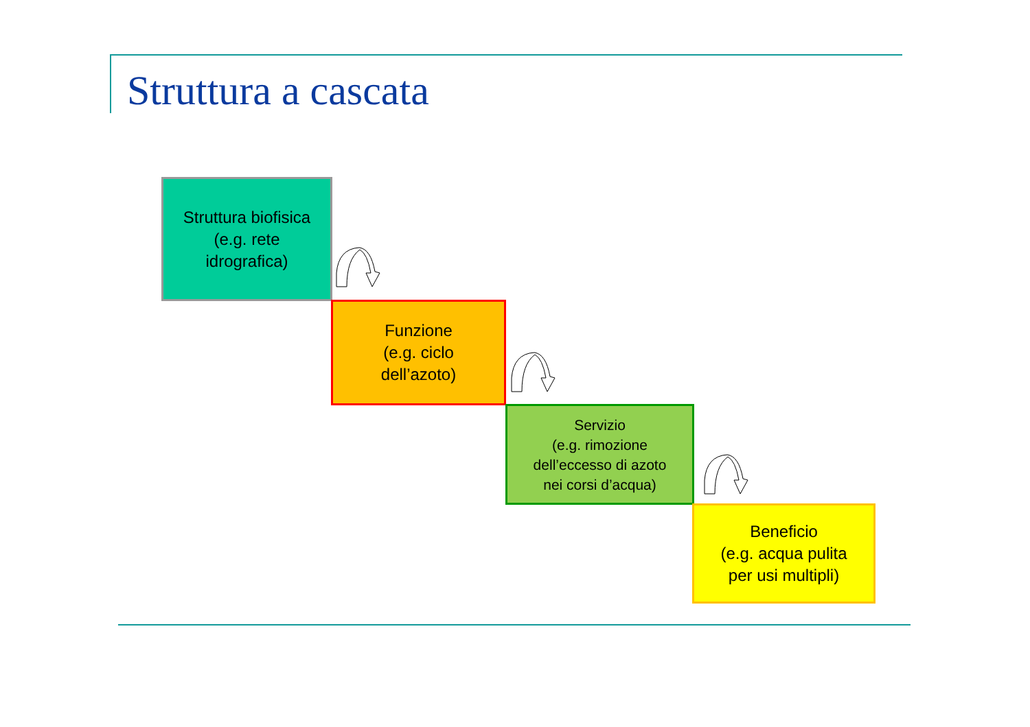Struttura a cascata
Struttura biofisica
(e.g. rete
idrografica)
Funzione
(e.g. ciclo
dell’azoto)
Servizio
(e.g. rimozione
dell’eccesso di azoto
nei corsi d’acqua)
Beneficio
(e.g. acqua pulita
per usi multipli)